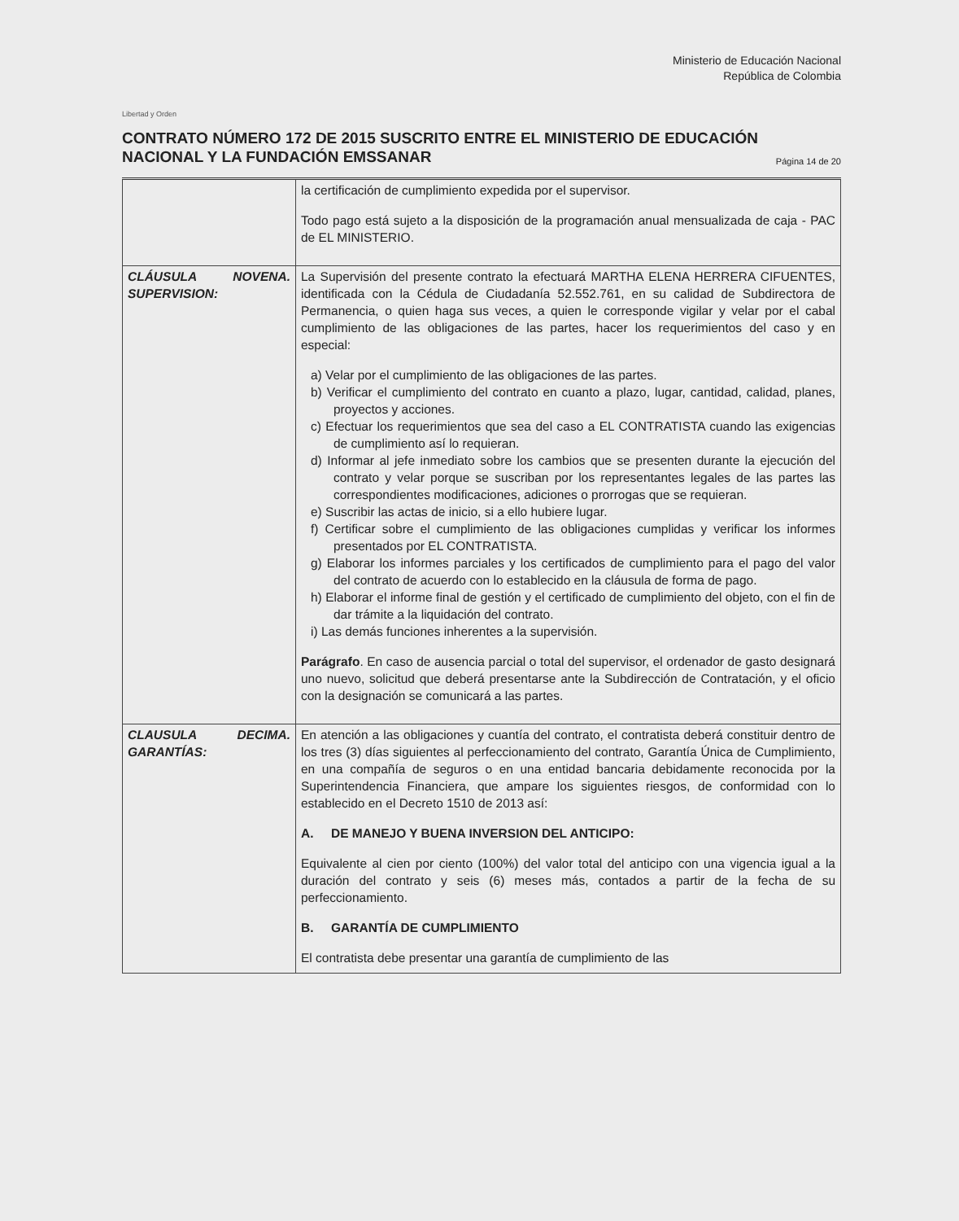Libertad y Orden
Ministerio de Educación Nacional
República de Colombia
CONTRATO NÚMERO 172 DE 2015 SUSCRITO ENTRE EL MINISTERIO DE EDUCACIÓN NACIONAL Y LA FUNDACIÓN EMSSANAR Página 14 de 20
| | la certificación de cumplimiento expedida por el supervisor. Todo pago está sujeto a la disposición de la programación anual mensualizada de caja - PAC de EL MINISTERIO. |
| CLÁUSULA NOVENA. SUPERVISION: | La Supervisión del presente contrato la efectuará MARTHA ELENA HERRERA CIFUENTES, identificada con la Cédula de Ciudadanía 52.552.761, en su calidad de Subdirectora de Permanencia, o quien haga sus veces, a quien le corresponde vigilar y velar por el cabal cumplimiento de las obligaciones de las partes, hacer los requerimientos del caso y en especial: a) Velar por el cumplimiento de las obligaciones de las partes. b) Verificar el cumplimiento del contrato en cuanto a plazo, lugar, cantidad, calidad, planes, proyectos y acciones. c) Efectuar los requerimientos que sea del caso a EL CONTRATISTA cuando las exigencias de cumplimiento así lo requieran. d) Informar al jefe inmediato sobre los cambios que se presenten durante la ejecución del contrato y velar porque se suscriban por los representantes legales de las partes las correspondientes modificaciones, adiciones o prorrogas que se requieran. e) Suscribir las actas de inicio, si a ello hubiere lugar. f) Certificar sobre el cumplimiento de las obligaciones cumplidas y verificar los informes presentados por EL CONTRATISTA. g) Elaborar los informes parciales y los certificados de cumplimiento para el pago del valor del contrato de acuerdo con lo establecido en la cláusula de forma de pago. h) Elaborar el informe final de gestión y el certificado de cumplimiento del objeto, con el fin de dar trámite a la liquidación del contrato. i) Las demás funciones inherentes a la supervisión. Parágrafo . En caso de ausencia parcial o total del supervisor, el ordenador de gasto designará uno nuevo, solicitud que deberá presentarse ante la Subdirección de Contratación, y el oficio con la designación se comunicará a las partes. |
| CLAUSULA DECIMA. GARANTÍAS: | En atención a las obligaciones y cuantía del contrato, el contratista deberá constituir dentro de los tres (3) días siguientes al perfeccionamiento del contrato, Garantía Única de Cumplimiento, en una compañía de seguros o en una entidad bancaria debidamente reconocida por la Superintendencia Financiera, que ampare los siguientes riesgos, de conformidad con lo establecido en el Decreto 1510 de 2013 así: A. DE MANEJO Y BUENA INVERSION DEL ANTICIPO: Equivalente al cien por ciento (100%) del valor total del anticipo con una vigencia igual a la duración del contrato y seis (6) meses más, contados a partir de la fecha de su perfeccionamiento. B. GARANTÍA DE CUMPLIMIENTO El contratista debe presentar una garantía de cumplimiento de las |